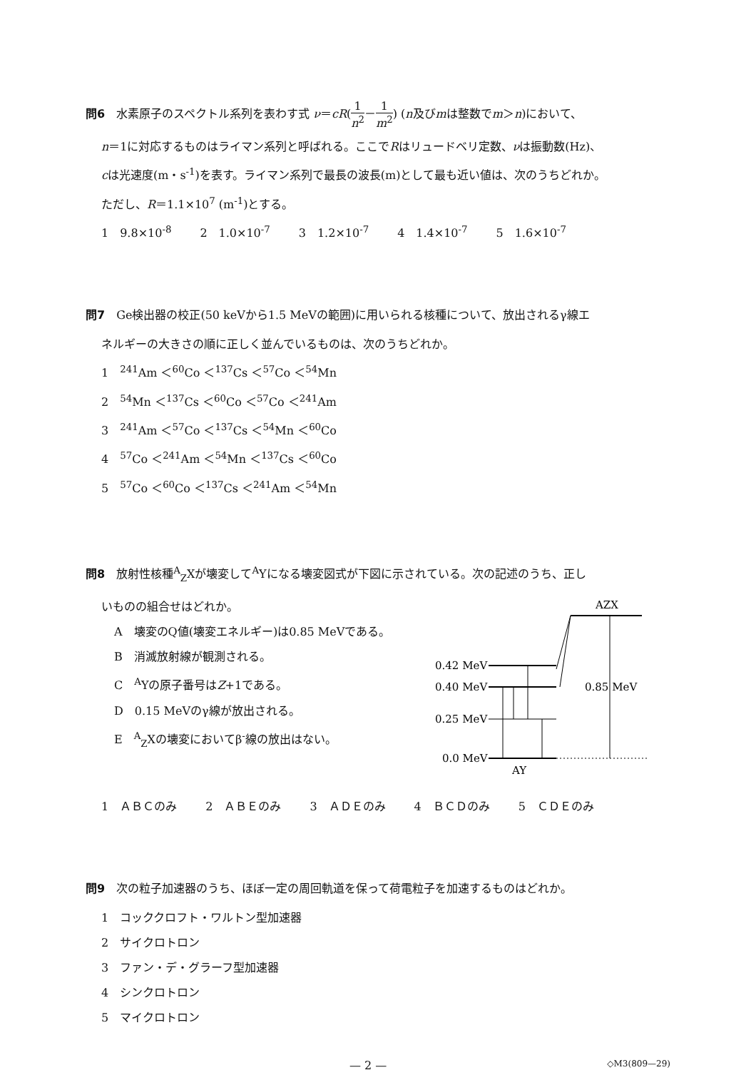問6　水素原子のスペクトル系列を表わす式 ν＝cR(1 n<sup>2</sup>－1 m<sup>2</sup>) (n及びmは整数でm＞n)において、
n＝1に対応するものはライマン系列と呼ばれる。ここでRはリュードベリ定数、νは振動数(Hz)、
cは光速度(m・s<sup>-1</sup>)を表す。ライマン系列で最長の波長(m)として最も近い値は、次のうちどれか。
ただし、R＝1.1×10<sup>7</sup> (m<sup>-1</sup>)とする。
1　9.8×10<sup>-8</sup> 2　1.0×10<sup>-7</sup> 3　1.2×10<sup>-7</sup> 4　1.4×10<sup>-7</sup> 5　1.6×10<sup>-7</sup>
問7　Ge検出器の校正(50 keVから1.5 MeVの範囲)に用いられる核種について、放出されるγ線エ
ネルギーの大きさの順に正しく並んでいるものは、次のうちどれか。
1　<sup>241</sup>Am ＜<sup>60</sup>Co ＜<sup>137</sup>Cs ＜<sup>57</sup>Co ＜<sup>54</sup>Mn
2　<sup>54</sup>Mn ＜<sup>137</sup>Cs ＜<sup>60</sup>Co ＜<sup>57</sup>Co ＜<sup>241</sup>Am
3　<sup>241</sup>Am ＜<sup>57</sup>Co ＜<sup>137</sup>Cs ＜<sup>54</sup>Mn ＜<sup>60</sup>Co
4　<sup>57</sup>Co ＜<sup>241</sup>Am ＜<sup>54</sup>Mn ＜<sup>137</sup>Cs ＜<sup>60</sup>Co
5　<sup>57</sup>Co ＜<sup>60</sup>Co ＜<sup>137</sup>Cs ＜<sup>241</sup>Am ＜<sup>54</sup>Mn
問8　放射性核種<sup>A</sup><sub>Z</sub>Xが壊変して<sup>A</sup>Yになる壊変図式が下図に示されている。次の記述のうち、正し
いものの組合せはどれか。
A　壊変のQ値(壊変エネルギー)は0.85 MeVである。
B　消滅放射線が観測される。
C　<sup>A</sup>Yの原子番号はZ+1である。
D　0.15 MeVのγ線が放出される。
E　<sup>A</sup><sub>Z</sub>Xの壊変においてβ<sup>-</sup>線の放出はない。
AZX
0.42 MeV
0.40 MeV
0.25 MeV
0.0 MeV
0.85 MeV
AY
1　ＡＢＣのみ 2　ＡＢＥのみ 3　ＡＤＥのみ 4　ＢＣＤのみ 5　ＣＤＥのみ
問9　次の粒子加速器のうち、ほぼ一定の周回軌道を保って荷電粒子を加速するものはどれか。
1　コッククロフト・ワルトン型加速器
2　サイクロトロン
3　ファン・デ・グラーフ型加速器
4　シンクロトロン
5　マイクロトロン
— 2 — ◇M3(809—29)